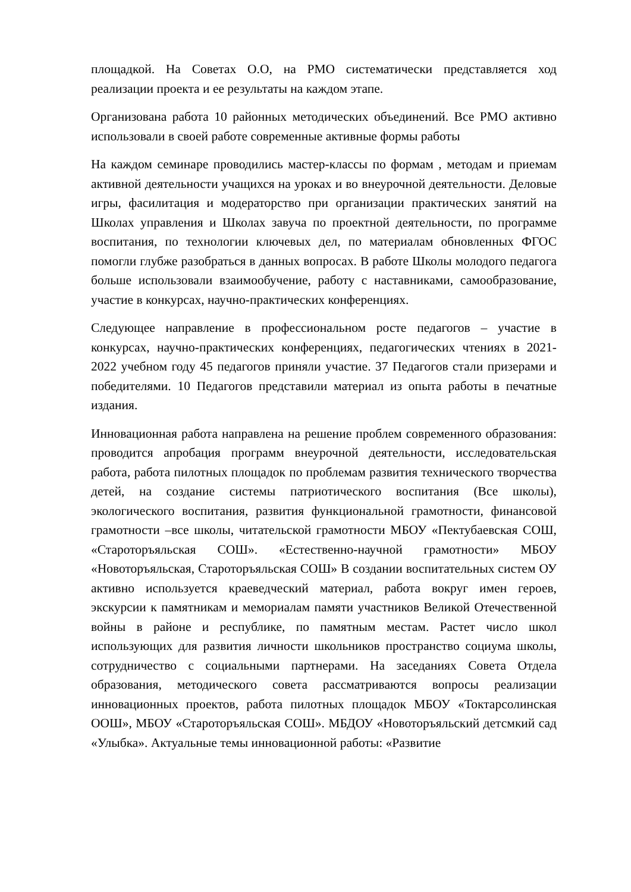площадкой. На Советах О.О, на РМО систематически представляется ход реализации проекта и ее результаты на каждом этапе.
Организована работа 10 районных методических объединений. Все РМО активно использовали в своей работе современные активные формы работы
На каждом семинаре проводились мастер-классы по формам , методам и приемам активной деятельности учащихся на уроках и во внеурочной деятельности. Деловые игры, фасилитация и модераторство при организации практических занятий на Школах управления и Школах завуча по проектной деятельности, по программе воспитания, по технологии ключевых дел, по материалам обновленных ФГОС помогли глубже разобраться в данных вопросах. В работе Школы молодого педагога больше использовали взаимообучение, работу с наставниками, самообразование, участие в конкурсах, научно-практических конференциях.
Следующее направление в профессиональном росте педагогов – участие в конкурсах, научно-практических конференциях, педагогических чтениях в 2021-2022 учебном году 45 педагогов приняли участие. 37 Педагогов стали призерами и победителями. 10 Педагогов представили материал из опыта работы в печатные издания.
Инновационная работа направлена на решение проблем современного образования: проводится апробация программ внеурочной деятельности, исследовательская работа, работа пилотных площадок по проблемам развития технического творчества детей, на создание системы патриотического воспитания (Все школы), экологического воспитания, развития функциональной грамотности, финансовой грамотности –все школы, читательской грамотности МБОУ «Пектубаевская СОШ, «Староторъяльская СОШ». «Естественно-научной грамотности» МБОУ «Новоторъяльская, Староторъяльская СОШ» В создании воспитательных систем ОУ активно используется краеведческий материал, работа вокруг имен героев, экскурсии к памятникам и мемориалам памяти участников Великой Отечественной войны в районе и республике, по памятным местам. Растет число школ использующих для развития личности школьников пространство социума школы, сотрудничество с социальными партнерами. На заседаниях Совета Отдела образования, методического совета рассматриваются вопросы реализации инновационных проектов, работа пилотных площадок МБОУ «Токтарсолинская ООШ», МБОУ «Староторъяльская СОШ». МБДОУ «Новоторъяльский детсмкий сад «Улыбка». Актуальные темы инновационной работы: «Развитие